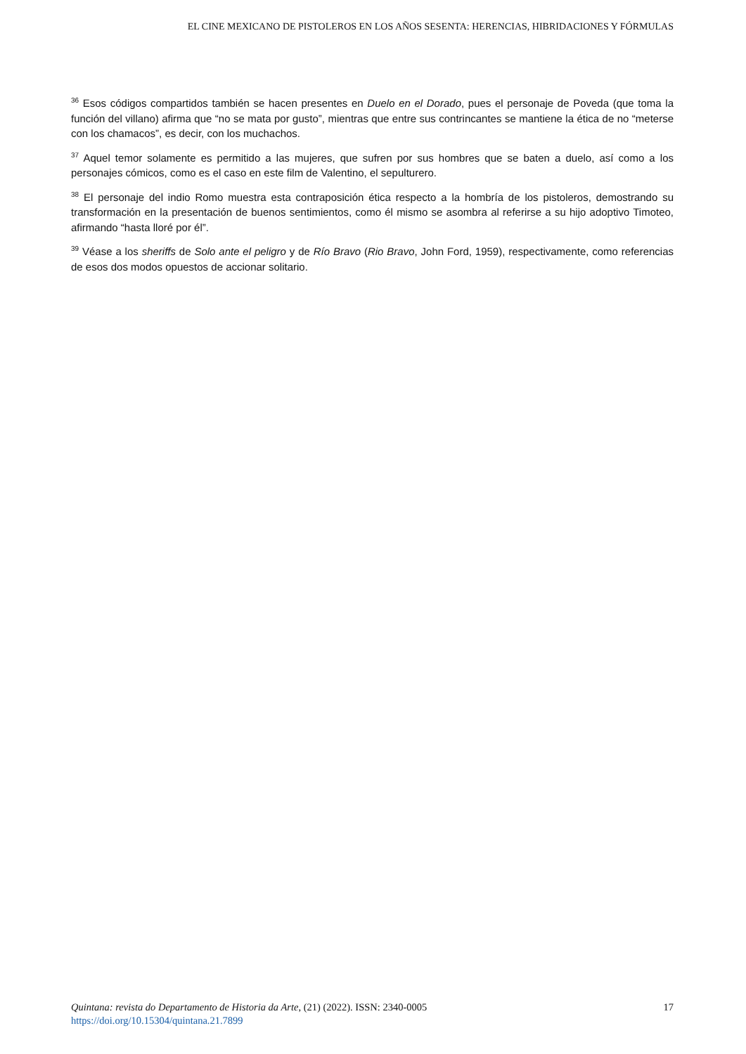EL CINE MEXICANO DE PISTOLEROS EN LOS AÑOS SESENTA: HERENCIAS, HIBRIDACIONES Y FÓRMULAS
<sup>36</sup> Esos códigos compartidos también se hacen presentes en Duelo en el Dorado, pues el personaje de Poveda (que toma la función del villano) afirma que “no se mata por gusto”, mientras que entre sus contrincantes se mantiene la ética de no “meterse con los chamacos”, es decir, con los muchachos.
<sup>37</sup> Aquel temor solamente es permitido a las mujeres, que sufren por sus hombres que se baten a duelo, así como a los personajes cómicos, como es el caso en este film de Valentino, el sepulturero.
<sup>38</sup> El personaje del indio Romo muestra esta contraposición ética respecto a la hombría de los pistoleros, demostrando su transformación en la presentación de buenos sentimientos, como él mismo se asombra al referirse a su hijo adoptivo Timoteo, afirmando “hasta lloré por él”.
<sup>39</sup> Véase a los sheriffs de Solo ante el peligro y de Río Bravo (Rio Bravo, John Ford, 1959), respectivamente, como referencias de esos dos modos opuestos de accionar solitario.
Quintana: revista do Departamento de Historia da Arte, (21) (2022). ISSN: 2340-0005 17
https://doi.org/10.15304/quintana.21.7899